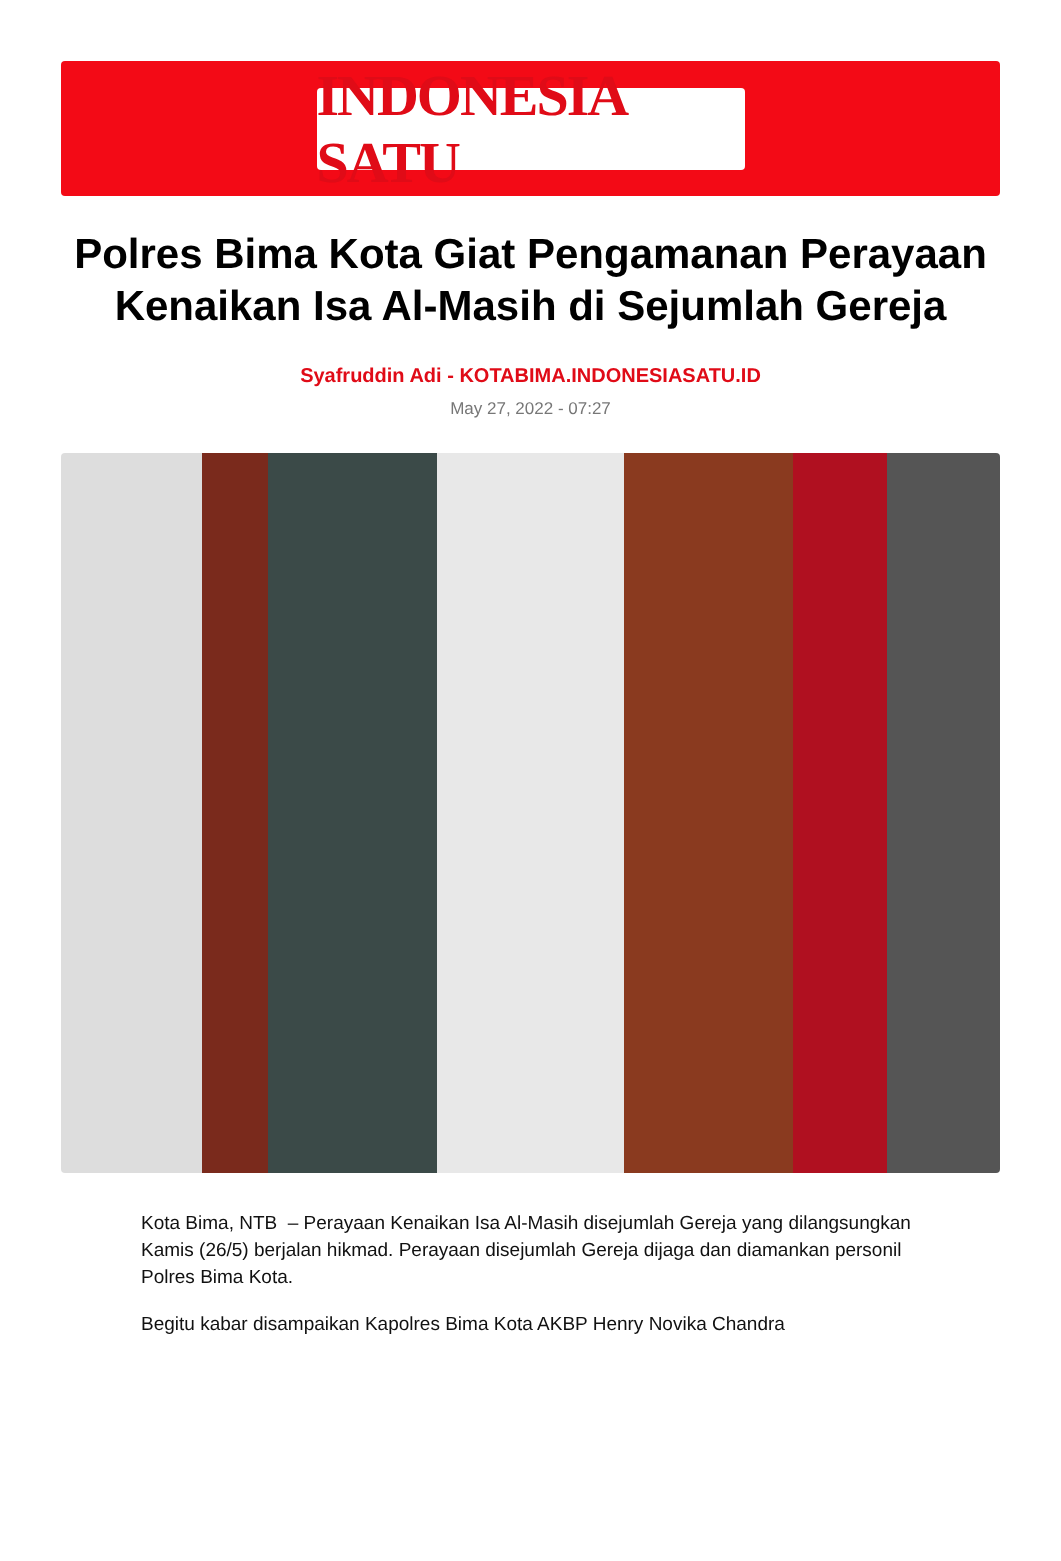INDONESIA SATU
Polres Bima Kota Giat Pengamanan Perayaan Kenaikan Isa Al-Masih di Sejumlah Gereja
Syafruddin Adi - KOTABIMA.INDONESIASATU.ID
May 27, 2022 - 07:27
Kota Bima, NTB – Perayaan Kenaikan Isa Al-Masih disejumlah Gereja yang dilangsungkan Kamis (26/5) berjalan hikmad. Perayaan disejumlah Gereja dijaga dan diamankan personil Polres Bima Kota.
Begitu kabar disampaikan Kapolres Bima Kota AKBP Henry Novika Chandra